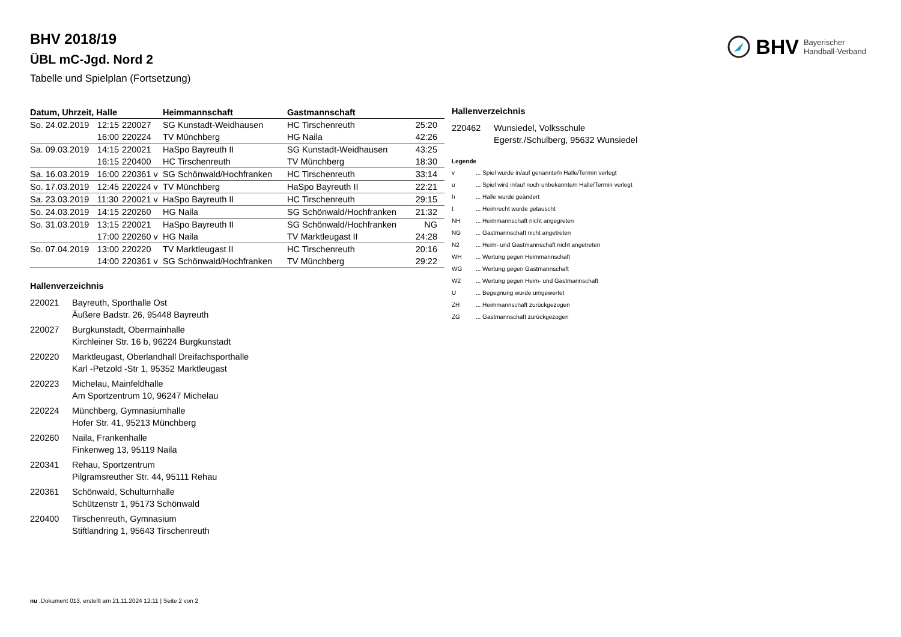BHV Bayerischer
Handball-Verband
BHV 2018/19
ÜBL mC-Jgd. Nord 2
Tabelle und Spielplan (Fortsetzung)
| Datum, Uhrzeit, Halle | | | | Heimmannschaft | Gastmannschaft | |
| --- | --- | --- | --- | --- | --- | --- |
| So. 24.02.2019 | 12:15 | 220027 | | SG Kunstadt-Weidhausen | HC Tirschenreuth | 25:20 |
| | 16:00 | 220224 | | TV Münchberg | HG Naila | 42:26 |
| Sa. 09.03.2019 | 14:15 | 220021 | | HaSpo Bayreuth II | SG Kunstadt-Weidhausen | 43:25 |
| | 16:15 | 220400 | | HC Tirschenreuth | TV Münchberg | 18:30 |
| Sa. 16.03.2019 | 16:00 | 220361 v | | SG Schönwald/Hochfranken | HC Tirschenreuth | 33:14 |
| So. 17.03.2019 | 12:45 | 220224 v | | TV Münchberg | HaSpo Bayreuth II | 22:21 |
| Sa. 23.03.2019 | 11:30 | 220021 v | | HaSpo Bayreuth II | HC Tirschenreuth | 29:15 |
| So. 24.03.2019 | 14:15 | 220260 | | HG Naila | SG Schönwald/Hochfranken | 21:32 |
| So. 31.03.2019 | 13:15 | 220021 | | HaSpo Bayreuth II | SG Schönwald/Hochfranken | NG |
| | 17:00 | 220260 v | | HG Naila | TV Marktleugast II | 24:28 |
| So. 07.04.2019 | 13:00 | 220220 | | TV Marktleugast II | HC Tirschenreuth | 20:16 |
| | 14:00 | 220361 v | | SG Schönwald/Hochfranken | TV Münchberg | 29:22 |
Hallenverzeichnis
220021 Bayreuth, Sporthalle Ost
Äußere Badstr. 26, 95448 Bayreuth
220027 Burgkunstadt, Obermainhalle
Kirchleiner Str. 16 b, 96224 Burgkunstadt
220220 Marktleugast, Oberlandhall Dreifachsporthalle
Karl -Petzold -Str 1, 95352 Marktleugast
220223 Michelau, Mainfeldhalle
Am Sportzentrum 10, 96247 Michelau
220224 Münchberg, Gymnasiumhalle
Hofer Str. 41, 95213 Münchberg
220260 Naila, Frankenhalle
Finkenweg 13, 95119 Naila
220341 Rehau, Sportzentrum
Pilgramsreuther Str. 44, 95111 Rehau
220361 Schönwald, Schulturnhalle
Schützenstr 1, 95173 Schönwald
220400 Tirschenreuth, Gymnasium
Stiftlandring 1, 95643 Tirschenreuth
Hallenverzeichnis
220462 Wunsiedel, Volksschule
Egerstr./Schulberg, 95632 Wunsiedel
Legende
v... Spiel wurde in/auf genannte/n Halle/Termin verlegt
u... Spiel wird in/auf noch unbekannte/n Halle/Termin verlegt
h... Halle wurde geändert
t... Heimrecht wurde getauscht
NH... Heimmannschaft nicht angegreten
NG... Gastmannschaft nicht angetreten
N2... Heim- und Gastmannschaft nicht angetreten
WH... Wertung gegen Heimmannschaft
WG... Wertung gegen Gastmannschaft
W2... Wertung gegen Heim- und Gastmannschaft
U... Begegnung wurde umgewertet
ZH... Heimmannschaft zurückgezogen
ZG... Gastmannschaft zurückgezogen
nu .Dokument 013, erstellt am 21.11.2024 12:11 | Seite 2 von 2